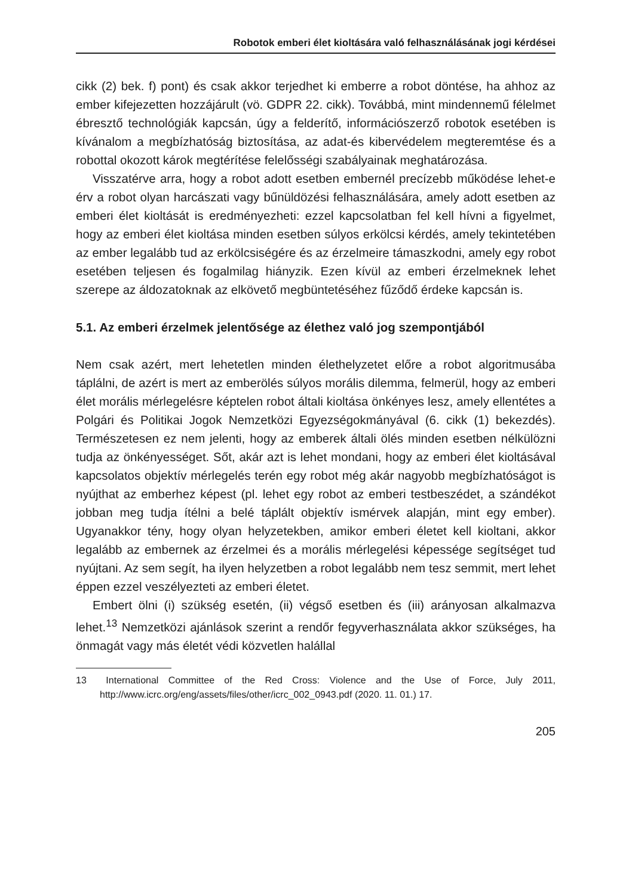Robotok emberi élet kioltására való felhasználásának jogi kérdései
cikk (2) bek. f) pont) és csak akkor terjedhet ki emberre a robot döntése, ha ahhoz az ember kifejezetten hozzájárult (vö. GDPR 22. cikk). Továbbá, mint mindennemű félelmet ébresztő technológiák kapcsán, úgy a felderítő, információszerző robotok esetében is kívánalom a megbízhatóság biztosítása, az adat-és kibervédelem megteremtése és a robottal okozott károk megtérítése felelősségi szabályainak meghatározása.
Visszatérve arra, hogy a robot adott esetben embernél precízebb működése lehet-e érv a robot olyan harcászati vagy bűnüldözési felhasználására, amely adott esetben az emberi élet kioltását is eredményezheti: ezzel kapcsolatban fel kell hívni a figyelmet, hogy az emberi élet kioltása minden esetben súlyos erkölcsi kérdés, amely tekintetében az ember legalább tud az erkölcsiségére és az érzelmeire támaszkodni, amely egy robot esetében teljesen és fogalmilag hiányzik. Ezen kívül az emberi érzelmeknek lehet szerepe az áldozatoknak az elkövető megbüntetéséhez fűződő érdeke kapcsán is.
5.1. Az emberi érzelmek jelentősége az élethez való jog szempontjából
Nem csak azért, mert lehetetlen minden élethelyzetet előre a robot algoritmusába táplálni, de azért is mert az emberölés súlyos morális dilemma, felmerül, hogy az emberi élet morális mérlegelésre képtelen robot általi kioltása önkényes lesz, amely ellentétes a Polgári és Politikai Jogok Nemzetközi Egyezségokmányával (6. cikk (1) bekezdés). Természetesen ez nem jelenti, hogy az emberek általi ölés minden esetben nélkülözni tudja az önkényességet. Sőt, akár azt is lehet mondani, hogy az emberi élet kioltásával kapcsolatos objektív mérlegelés terén egy robot még akár nagyobb megbízhatóságot is nyújthat az emberhez képest (pl. lehet egy robot az emberi testbeszédet, a szándékot jobban meg tudja ítélni a belé táplált objektív ismérvek alapján, mint egy ember). Ugyanakkor tény, hogy olyan helyzetekben, amikor emberi életet kell kioltani, akkor legalább az embernek az érzelmei és a morális mérlegelési képessége segítséget tud nyújtani. Az sem segít, ha ilyen helyzetben a robot legalább nem tesz semmit, mert lehet éppen ezzel veszélyezteti az emberi életet.
Embert ölni (i) szükség esetén, (ii) végső esetben és (iii) arányosan alkalmazva lehet.<sup>13</sup> Nemzetközi ajánlások szerint a rendőr fegyverhasználata akkor szükséges, ha önmagát vagy más életét védi közvetlen halállal
13 International Committee of the Red Cross: Violence and the Use of Force, July 2011, http://www.icrc.org/eng/assets/files/other/icrc_002_0943.pdf (2020. 11. 01.) 17.
205